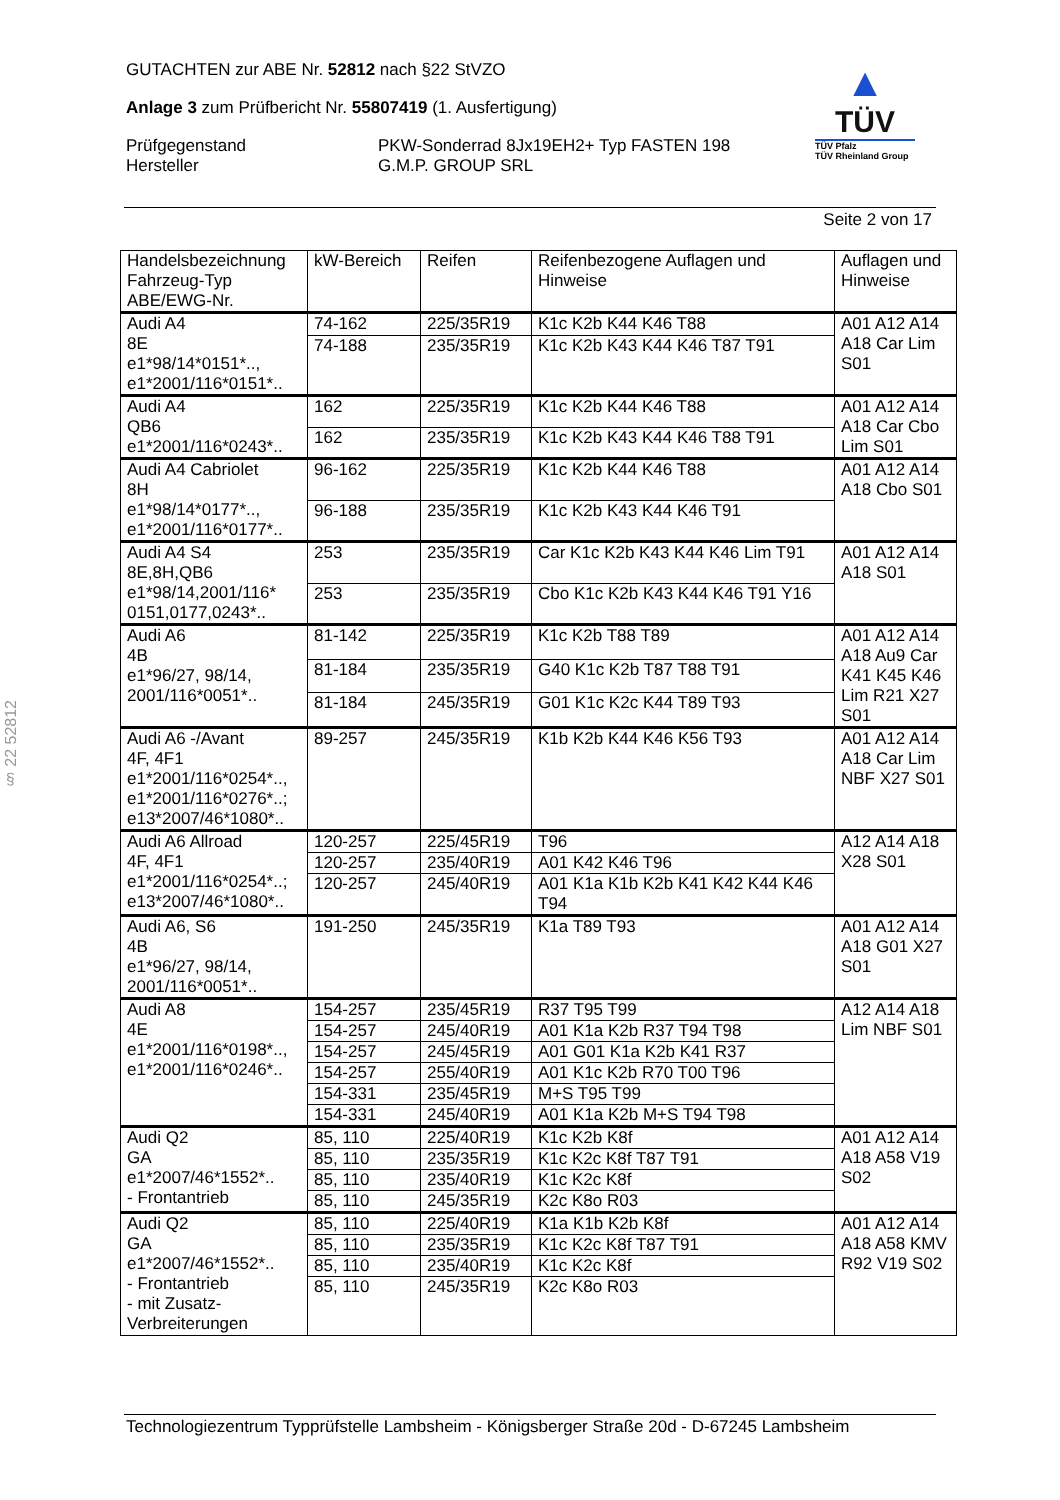GUTACHTEN zur ABE Nr. 52812 nach §22 StVZO
Anlage 3 zum Prüfbericht Nr. 55807419 (1. Ausfertigung)
Prüfgegenstand
Hersteller
PKW-Sonderrad 8Jx19EH2+ Typ FASTEN 198
G.M.P. GROUP SRL
▲
TÜV
TÜV Pfalz
TÜV Rheinland Group
Seite 2 von 17
§ 22 52812
| Handelsbezeichnung Fahrzeug-Typ ABE/EWG-Nr. | kW-Bereich | Reifen | Reifenbezogene Auflagen und Hinweise | Auflagen und Hinweise |
| Audi A4 8E e1*98/14*0151*.., e1*2001/116*0151*.. | 74-162 | 225/35R19 | K1c K2b K44 K46 T88 | A01 A12 A14 A18 Car Lim S01 |
| | 74-188 | 235/35R19 | K1c K2b K43 K44 K46 T87 T91 | |
| Audi A4 QB6 e1*2001/116*0243*.. | 162 | 225/35R19 | K1c K2b K44 K46 T88 | A01 A12 A14 A18 Car Cbo Lim S01 |
| | 162 | 235/35R19 | K1c K2b K43 K44 K46 T88 T91 | |
| Audi A4 Cabriolet 8H e1*98/14*0177*.., e1*2001/116*0177*.. | 96-162 | 225/35R19 | K1c K2b K44 K46 T88 | A01 A12 A14 A18 Cbo S01 |
| | 96-188 | 235/35R19 | K1c K2b K43 K44 K46 T91 | |
| Audi A4 S4 8E,8H,QB6 e1*98/14,2001/116* 0151,0177,0243*.. | 253 | 235/35R19 | Car K1c K2b K43 K44 K46 Lim T91 | A01 A12 A14 A18 S01 |
| | 253 | 235/35R19 | Cbo K1c K2b K43 K44 K46 T91 Y16 | |
| Audi A6 4B e1*96/27, 98/14, 2001/116*0051*.. | 81-142 | 225/35R19 | K1c K2b T88 T89 | A01 A12 A14 A18 Au9 Car K41 K45 K46 Lim R21 X27 S01 |
| | 81-184 | 235/35R19 | G40 K1c K2b T87 T88 T91 | |
| | 81-184 | 245/35R19 | G01 K1c K2c K44 T89 T93 | |
| Audi A6 -/Avant 4F, 4F1 e1*2001/116*0254*.., e1*2001/116*0276*..; e13*2007/46*1080*.. | 89-257 | 245/35R19 | K1b K2b K44 K46 K56 T93 | A01 A12 A14 A18 Car Lim NBF X27 S01 |
| Audi A6 Allroad 4F, 4F1 e1*2001/116*0254*..; e13*2007/46*1080*.. | 120-257 | 225/45R19 | T96 | A12 A14 A18 X28 S01 |
| | 120-257 | 235/40R19 | A01 K42 K46 T96 | |
| | 120-257 | 245/40R19 | A01 K1a K1b K2b K41 K42 K44 K46 T94 | |
| Audi A6, S6 4B e1*96/27, 98/14, 2001/116*0051*.. | 191-250 | 245/35R19 | K1a T89 T93 | A01 A12 A14 A18 G01 X27 S01 |
| Audi A8 4E e1*2001/116*0198*.., e1*2001/116*0246*.. | 154-257 | 235/45R19 | R37 T95 T99 | A12 A14 A18 Lim NBF S01 |
| | 154-257 | 245/40R19 | A01 K1a K2b R37 T94 T98 | |
| | 154-257 | 245/45R19 | A01 G01 K1a K2b K41 R37 | |
| | 154-257 | 255/40R19 | A01 K1c K2b R70 T00 T96 | |
| | 154-331 | 235/45R19 | M+S T95 T99 | |
| | 154-331 | 245/40R19 | A01 K1a K2b M+S T94 T98 | |
| Audi Q2 GA e1*2007/46*1552*.. - Frontantrieb | 85, 110 | 225/40R19 | K1c K2b K8f | A01 A12 A14 A18 A58 V19 S02 |
| | 85, 110 | 235/35R19 | K1c K2c K8f T87 T91 | |
| | 85, 110 | 235/40R19 | K1c K2c K8f | |
| | 85, 110 | 245/35R19 | K2c K8o R03 | |
| Audi Q2 GA e1*2007/46*1552*.. - Frontantrieb - mit Zusatz- Verbreiterungen | 85, 110 | 225/40R19 | K1a K1b K2b K8f | A01 A12 A14 A18 A58 KMV R92 V19 S02 |
| | 85, 110 | 235/35R19 | K1c K2c K8f T87 T91 | |
| | 85, 110 | 235/40R19 | K1c K2c K8f | |
| | 85, 110 | 245/35R19 | K2c K8o R03 | |
Technologiezentrum Typprüfstelle Lambsheim - Königsberger Straße 20d - D-67245 Lambsheim